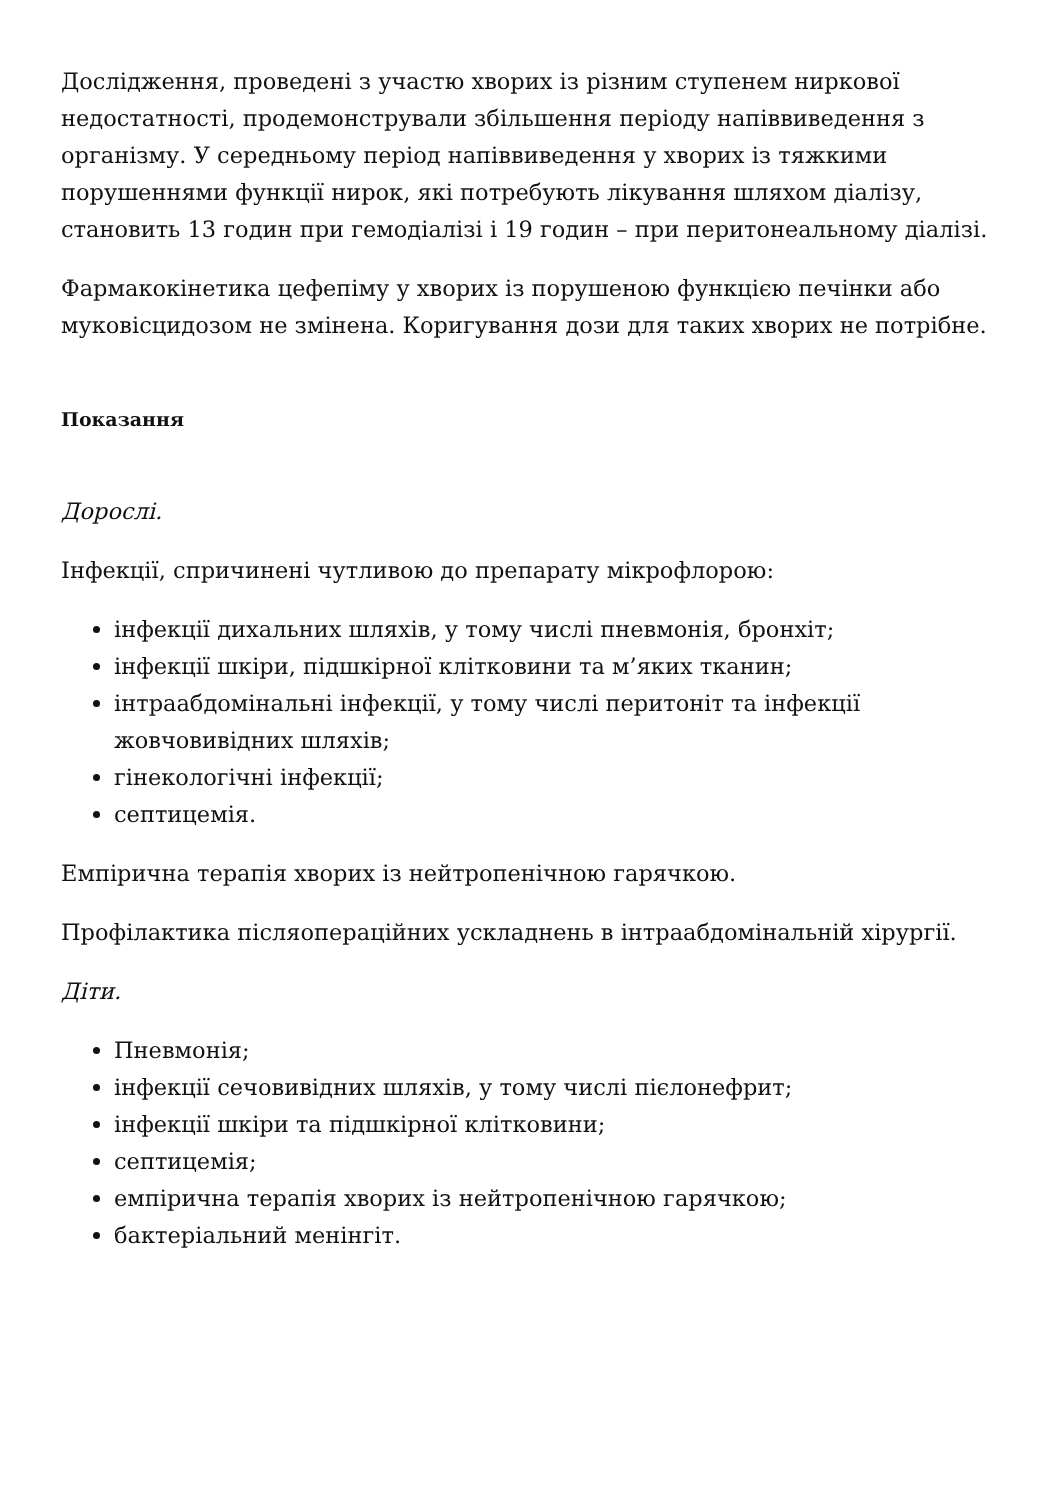Дослідження, проведені з участю хворих із різним ступенем ниркової недостатності, продемонстрували збільшення періоду напіввиведення з організму. У середньому період напіввиведення у хворих із тяжкими порушеннями функції нирок, які потребують лікування шляхом діалізу, становить 13 годин при гемодіалізі і 19 годин – при перитонеальному діалізі.
Фармакокінетика цефепіму у хворих із порушеною функцією печінки або муковісцидозом не змінена. Коригування дози для таких хворих не потрібне.
Показання
Дорослі.
Інфекції, спричинені чутливою до препарату мікрофлорою:
інфекції дихальних шляхів, у тому числі пневмонія, бронхіт;
інфекції шкіри, підшкірної клітковини та м’яких тканин;
інтраабдомінальні інфекції, у тому числі перитоніт та інфекції жовчовивідних шляхів;
гінекологічні інфекції;
септицемія.
Емпірична терапія хворих із нейтропенічною гарячкою.
Профілактика післяопераційних ускладнень в інтраабдомінальній хірургії.
Діти.
Пневмонія;
інфекції сечовивідних шляхів, у тому числі пієлонефрит;
інфекції шкіри та підшкірної клітковини;
септицемія;
емпірична терапія хворих із нейтропенічною гарячкою;
бактеріальний менінгіт.